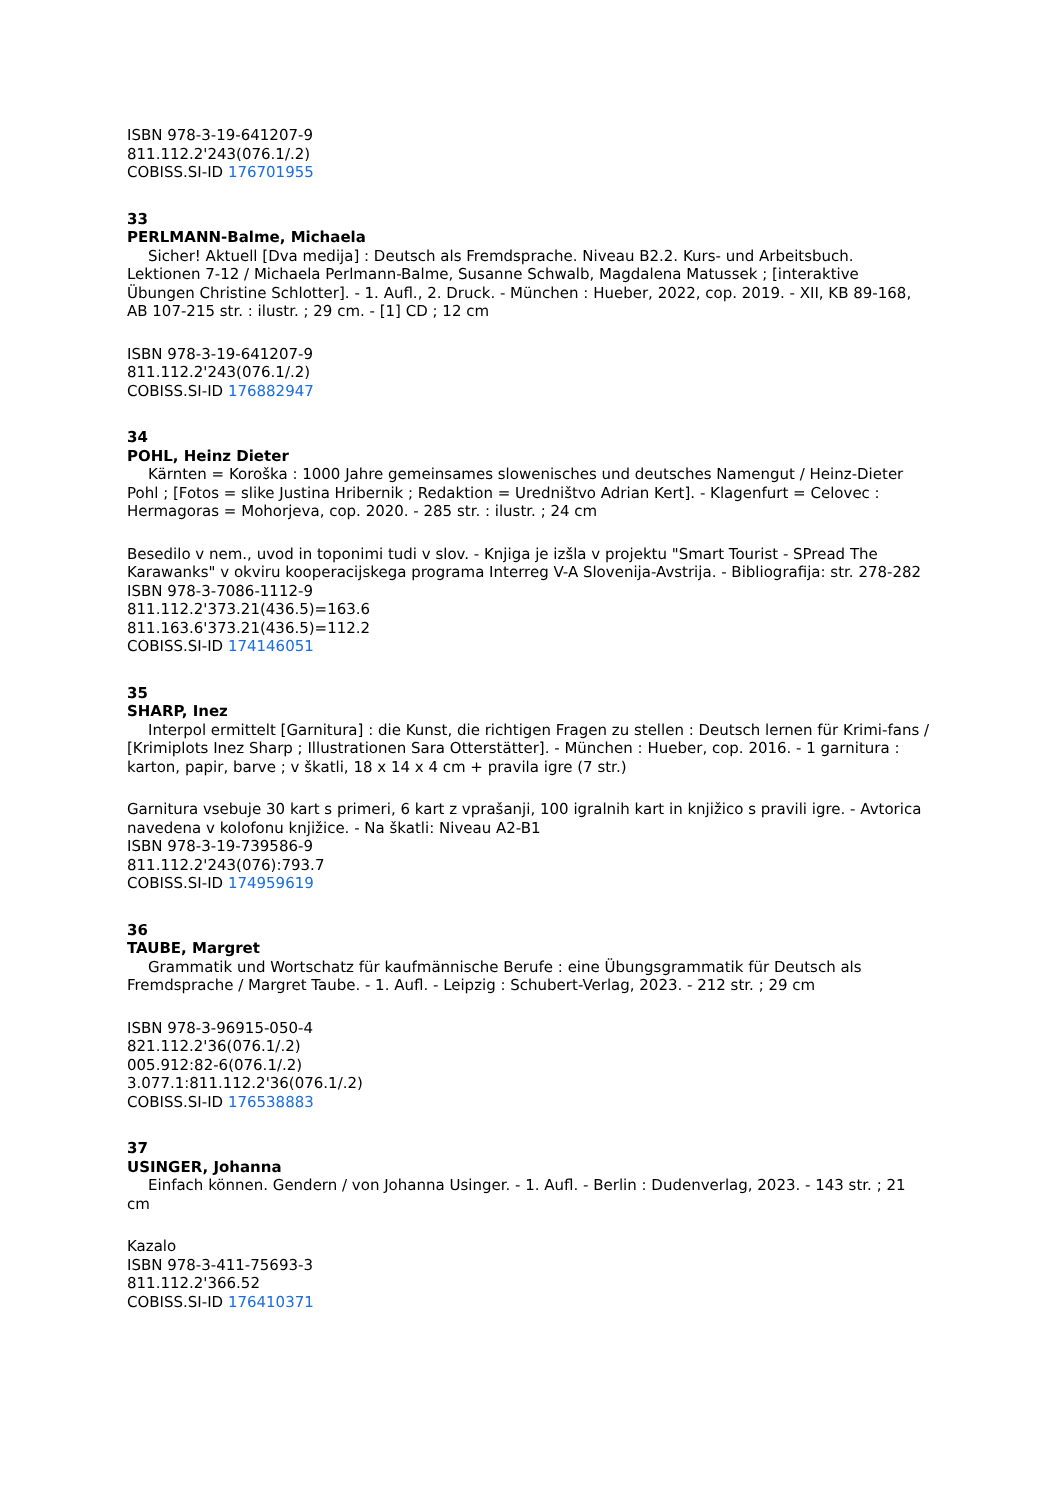ISBN 978-3-19-641207-9
811.112.2'243(076.1/.2)
COBISS.SI-ID 176701955
33
PERLMANN-Balme, Michaela
Sicher! Aktuell [Dva medija] : Deutsch als Fremdsprache. Niveau B2.2. Kurs- und Arbeitsbuch. Lektionen 7-12 / Michaela Perlmann-Balme, Susanne Schwalb, Magdalena Matussek ; [interaktive Übungen Christine Schlotter]. - 1. Aufl., 2. Druck. - München : Hueber, 2022, cop. 2019. - XII, KB 89-168, AB 107-215 str. : ilustr. ; 29 cm. - [1] CD ; 12 cm
ISBN 978-3-19-641207-9
811.112.2'243(076.1/.2)
COBISS.SI-ID 176882947
34
POHL, Heinz Dieter
Kärnten = Koroška : 1000 Jahre gemeinsames slowenisches und deutsches Namengut / Heinz-Dieter Pohl ; [Fotos = slike Justina Hribernik ; Redaktion = Uredništvo Adrian Kert]. - Klagenfurt = Celovec : Hermagoras = Mohorjeva, cop. 2020. - 285 str. : ilustr. ; 24 cm
Besedilo v nem., uvod in toponimi tudi v slov. - Knjiga je izšla v projektu "Smart Tourist - SPread The Karawanks" v okviru kooperacijskega programa Interreg V-A Slovenija-Avstrija. - Bibliografija: str. 278-282
ISBN 978-3-7086-1112-9
811.112.2'373.21(436.5)=163.6
811.163.6'373.21(436.5)=112.2
COBISS.SI-ID 174146051
35
SHARP, Inez
Interpol ermittelt [Garnitura] : die Kunst, die richtigen Fragen zu stellen : Deutsch lernen für Krimi-fans / [Krimiplots Inez Sharp ; Illustrationen Sara Otterstätter]. - München : Hueber, cop. 2016. - 1 garnitura : karton, papir, barve ; v škatli, 18 x 14 x 4 cm + pravila igre (7 str.)
Garnitura vsebuje 30 kart s primeri, 6 kart z vprašanji, 100 igralnih kart in knjižico s pravili igre. - Avtorica navedena v kolofonu knjižice. - Na škatli: Niveau A2-B1
ISBN 978-3-19-739586-9
811.112.2'243(076):793.7
COBISS.SI-ID 174959619
36
TAUBE, Margret
Grammatik und Wortschatz für kaufmännische Berufe : eine Übungsgrammatik für Deutsch als Fremdsprache / Margret Taube. - 1. Aufl. - Leipzig : Schubert-Verlag, 2023. - 212 str. ; 29 cm
ISBN 978-3-96915-050-4
821.112.2'36(076.1/.2)
005.912:82-6(076.1/.2)
3.077.1:811.112.2'36(076.1/.2)
COBISS.SI-ID 176538883
37
USINGER, Johanna
Einfach können. Gendern / von Johanna Usinger. - 1. Aufl. - Berlin : Dudenverlag, 2023. - 143 str. ; 21 cm
Kazalo
ISBN 978-3-411-75693-3
811.112.2'366.52
COBISS.SI-ID 176410371